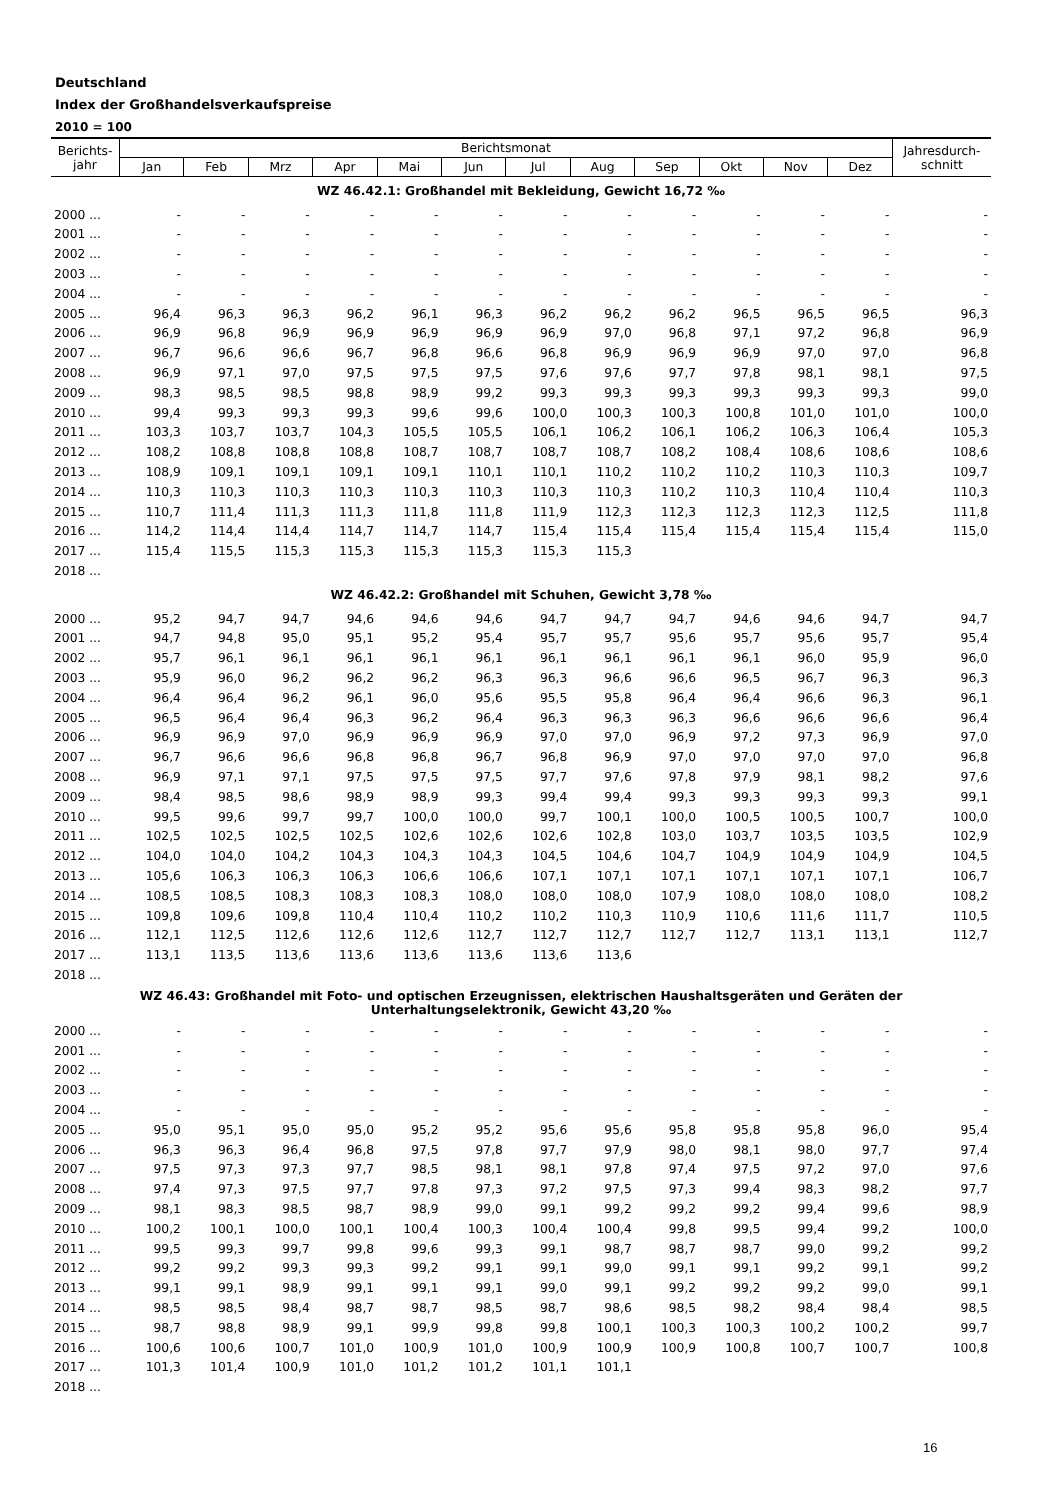Deutschland
Index der Großhandelsverkaufspreise
2010 = 100
| Berichts- jahr | Berichtsmonat | | | | | | | | | | | | Jahresdurch- schnitt |
| --- | --- | --- | --- | --- | --- | --- | --- | --- | --- | --- | --- | --- | --- |
| | Jan | Feb | Mrz | Apr | Mai | Jun | Jul | Aug | Sep | Okt | Nov | Dez | |
| WZ 46.42.1: Großhandel mit Bekleidung, Gewicht 16,72 ‰ | | | | | | | | | | | | | |
| 2000 ... | - | - | - | - | - | - | - | - | - | - | - | - | - |
| 2001 ... | - | - | - | - | - | - | - | - | - | - | - | - | - |
| 2002 ... | - | - | - | - | - | - | - | - | - | - | - | - | - |
| 2003 ... | - | - | - | - | - | - | - | - | - | - | - | - | - |
| 2004 ... | - | - | - | - | - | - | - | - | - | - | - | - | - |
| 2005 ... | 96,4 | 96,3 | 96,3 | 96,2 | 96,1 | 96,3 | 96,2 | 96,2 | 96,2 | 96,5 | 96,5 | 96,5 | 96,3 |
| 2006 ... | 96,9 | 96,8 | 96,9 | 96,9 | 96,9 | 96,9 | 96,9 | 97,0 | 96,8 | 97,1 | 97,2 | 96,8 | 96,9 |
| 2007 ... | 96,7 | 96,6 | 96,6 | 96,7 | 96,8 | 96,6 | 96,8 | 96,9 | 96,9 | 96,9 | 97,0 | 97,0 | 96,8 |
| 2008 ... | 96,9 | 97,1 | 97,0 | 97,5 | 97,5 | 97,5 | 97,6 | 97,6 | 97,7 | 97,8 | 98,1 | 98,1 | 97,5 |
| 2009 ... | 98,3 | 98,5 | 98,5 | 98,8 | 98,9 | 99,2 | 99,3 | 99,3 | 99,3 | 99,3 | 99,3 | 99,3 | 99,0 |
| 2010 ... | 99,4 | 99,3 | 99,3 | 99,3 | 99,6 | 99,6 | 100,0 | 100,3 | 100,3 | 100,8 | 101,0 | 101,0 | 100,0 |
| 2011 ... | 103,3 | 103,7 | 103,7 | 104,3 | 105,5 | 105,5 | 106,1 | 106,2 | 106,1 | 106,2 | 106,3 | 106,4 | 105,3 |
| 2012 ... | 108,2 | 108,8 | 108,8 | 108,8 | 108,7 | 108,7 | 108,7 | 108,7 | 108,2 | 108,4 | 108,6 | 108,6 | 108,6 |
| 2013 ... | 108,9 | 109,1 | 109,1 | 109,1 | 109,1 | 110,1 | 110,1 | 110,2 | 110,2 | 110,2 | 110,3 | 110,3 | 109,7 |
| 2014 ... | 110,3 | 110,3 | 110,3 | 110,3 | 110,3 | 110,3 | 110,3 | 110,3 | 110,2 | 110,3 | 110,4 | 110,4 | 110,3 |
| 2015 ... | 110,7 | 111,4 | 111,3 | 111,3 | 111,8 | 111,8 | 111,9 | 112,3 | 112,3 | 112,3 | 112,3 | 112,5 | 111,8 |
| 2016 ... | 114,2 | 114,4 | 114,4 | 114,7 | 114,7 | 114,7 | 115,4 | 115,4 | 115,4 | 115,4 | 115,4 | 115,4 | 115,0 |
| 2017 ... | 115,4 | 115,5 | 115,3 | 115,3 | 115,3 | 115,3 | 115,3 | 115,3 | | | | | |
| 2018 ... | | | | | | | | | | | | | |
| WZ 46.42.2: Großhandel mit Schuhen, Gewicht 3,78 ‰ | | | | | | | | | | | | | |
| 2000 ... | 95,2 | 94,7 | 94,7 | 94,6 | 94,6 | 94,6 | 94,7 | 94,7 | 94,7 | 94,6 | 94,6 | 94,7 | 94,7 |
| 2001 ... | 94,7 | 94,8 | 95,0 | 95,1 | 95,2 | 95,4 | 95,7 | 95,7 | 95,6 | 95,7 | 95,6 | 95,7 | 95,4 |
| 2002 ... | 95,7 | 96,1 | 96,1 | 96,1 | 96,1 | 96,1 | 96,1 | 96,1 | 96,1 | 96,1 | 96,0 | 95,9 | 96,0 |
| 2003 ... | 95,9 | 96,0 | 96,2 | 96,2 | 96,2 | 96,3 | 96,3 | 96,6 | 96,6 | 96,5 | 96,7 | 96,3 | 96,3 |
| 2004 ... | 96,4 | 96,4 | 96,2 | 96,1 | 96,0 | 95,6 | 95,5 | 95,8 | 96,4 | 96,4 | 96,6 | 96,3 | 96,1 |
| 2005 ... | 96,5 | 96,4 | 96,4 | 96,3 | 96,2 | 96,4 | 96,3 | 96,3 | 96,3 | 96,6 | 96,6 | 96,6 | 96,4 |
| 2006 ... | 96,9 | 96,9 | 97,0 | 96,9 | 96,9 | 96,9 | 97,0 | 97,0 | 96,9 | 97,2 | 97,3 | 96,9 | 97,0 |
| 2007 ... | 96,7 | 96,6 | 96,6 | 96,8 | 96,8 | 96,7 | 96,8 | 96,9 | 97,0 | 97,0 | 97,0 | 97,0 | 96,8 |
| 2008 ... | 96,9 | 97,1 | 97,1 | 97,5 | 97,5 | 97,5 | 97,7 | 97,6 | 97,8 | 97,9 | 98,1 | 98,2 | 97,6 |
| 2009 ... | 98,4 | 98,5 | 98,6 | 98,9 | 98,9 | 99,3 | 99,4 | 99,4 | 99,3 | 99,3 | 99,3 | 99,3 | 99,1 |
| 2010 ... | 99,5 | 99,6 | 99,7 | 99,7 | 100,0 | 100,0 | 99,7 | 100,1 | 100,0 | 100,5 | 100,5 | 100,7 | 100,0 |
| 2011 ... | 102,5 | 102,5 | 102,5 | 102,5 | 102,6 | 102,6 | 102,6 | 102,8 | 103,0 | 103,7 | 103,5 | 103,5 | 102,9 |
| 2012 ... | 104,0 | 104,0 | 104,2 | 104,3 | 104,3 | 104,3 | 104,5 | 104,6 | 104,7 | 104,9 | 104,9 | 104,9 | 104,5 |
| 2013 ... | 105,6 | 106,3 | 106,3 | 106,3 | 106,6 | 106,6 | 107,1 | 107,1 | 107,1 | 107,1 | 107,1 | 107,1 | 106,7 |
| 2014 ... | 108,5 | 108,5 | 108,3 | 108,3 | 108,3 | 108,0 | 108,0 | 108,0 | 107,9 | 108,0 | 108,0 | 108,0 | 108,2 |
| 2015 ... | 109,8 | 109,6 | 109,8 | 110,4 | 110,4 | 110,2 | 110,2 | 110,3 | 110,9 | 110,6 | 111,6 | 111,7 | 110,5 |
| 2016 ... | 112,1 | 112,5 | 112,6 | 112,6 | 112,6 | 112,7 | 112,7 | 112,7 | 112,7 | 112,7 | 113,1 | 113,1 | 112,7 |
| 2017 ... | 113,1 | 113,5 | 113,6 | 113,6 | 113,6 | 113,6 | 113,6 | 113,6 | | | | | |
| 2018 ... | | | | | | | | | | | | | |
| WZ 46.43: Großhandel mit Foto- und optischen Erzeugnissen, elektrischen Haushaltsgeräten und Geräten der Unterhaltungselektronik, Gewicht 43,20 ‰ | | | | | | | | | | | | | |
| 2000 ... | - | - | - | - | - | - | - | - | - | - | - | - | - |
| 2001 ... | - | - | - | - | - | - | - | - | - | - | - | - | - |
| 2002 ... | - | - | - | - | - | - | - | - | - | - | - | - | - |
| 2003 ... | - | - | - | - | - | - | - | - | - | - | - | - | - |
| 2004 ... | - | - | - | - | - | - | - | - | - | - | - | - | - |
| 2005 ... | 95,0 | 95,1 | 95,0 | 95,0 | 95,2 | 95,2 | 95,6 | 95,6 | 95,8 | 95,8 | 95,8 | 96,0 | 95,4 |
| 2006 ... | 96,3 | 96,3 | 96,4 | 96,8 | 97,5 | 97,8 | 97,7 | 97,9 | 98,0 | 98,1 | 98,0 | 97,7 | 97,4 |
| 2007 ... | 97,5 | 97,3 | 97,3 | 97,7 | 98,5 | 98,1 | 98,1 | 97,8 | 97,4 | 97,5 | 97,2 | 97,0 | 97,6 |
| 2008 ... | 97,4 | 97,3 | 97,5 | 97,7 | 97,8 | 97,3 | 97,2 | 97,5 | 97,3 | 99,4 | 98,3 | 98,2 | 97,7 |
| 2009 ... | 98,1 | 98,3 | 98,5 | 98,7 | 98,9 | 99,0 | 99,1 | 99,2 | 99,2 | 99,2 | 99,4 | 99,6 | 98,9 |
| 2010 ... | 100,2 | 100,1 | 100,0 | 100,1 | 100,4 | 100,3 | 100,4 | 100,4 | 99,8 | 99,5 | 99,4 | 99,2 | 100,0 |
| 2011 ... | 99,5 | 99,3 | 99,7 | 99,8 | 99,6 | 99,3 | 99,1 | 98,7 | 98,7 | 98,7 | 99,0 | 99,2 | 99,2 |
| 2012 ... | 99,2 | 99,2 | 99,3 | 99,3 | 99,2 | 99,1 | 99,1 | 99,0 | 99,1 | 99,1 | 99,2 | 99,1 | 99,2 |
| 2013 ... | 99,1 | 99,1 | 98,9 | 99,1 | 99,1 | 99,1 | 99,0 | 99,1 | 99,2 | 99,2 | 99,2 | 99,0 | 99,1 |
| 2014 ... | 98,5 | 98,5 | 98,4 | 98,7 | 98,7 | 98,5 | 98,7 | 98,6 | 98,5 | 98,2 | 98,4 | 98,4 | 98,5 |
| 2015 ... | 98,7 | 98,8 | 98,9 | 99,1 | 99,9 | 99,8 | 99,8 | 100,1 | 100,3 | 100,3 | 100,2 | 100,2 | 99,7 |
| 2016 ... | 100,6 | 100,6 | 100,7 | 101,0 | 100,9 | 101,0 | 100,9 | 100,9 | 100,9 | 100,8 | 100,7 | 100,7 | 100,8 |
| 2017 ... | 101,3 | 101,4 | 100,9 | 101,0 | 101,2 | 101,2 | 101,1 | 101,1 | | | | | |
| 2018 ... | | | | | | | | | | | | | |
16